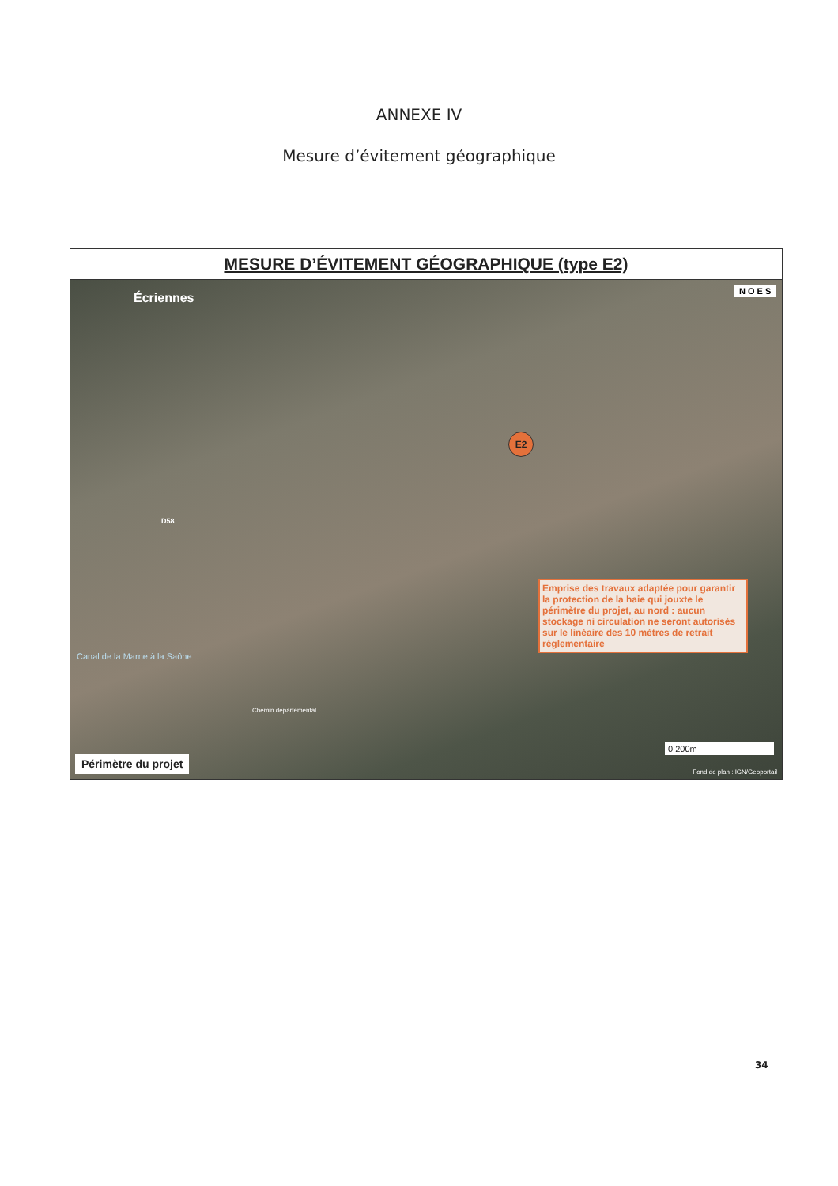ANNEXE IV
Mesure d’évitement géographique
MESURE D’ÉVITEMENT GÉOGRAPHIQUE (type E2)
Écriennes
N O E S
E2
Emprise des travaux adaptée pour garantir la protection de la haie qui jouxte le périmètre du projet, au nord : aucun stockage ni circulation ne seront autorisés sur le linéaire des 10 mètres de retrait réglementaire
Canal de la Marne à la Saône
Chemin départemental
D58
Périmètre du projet
0 200m
Fond de plan : IGN/Geoportail
34